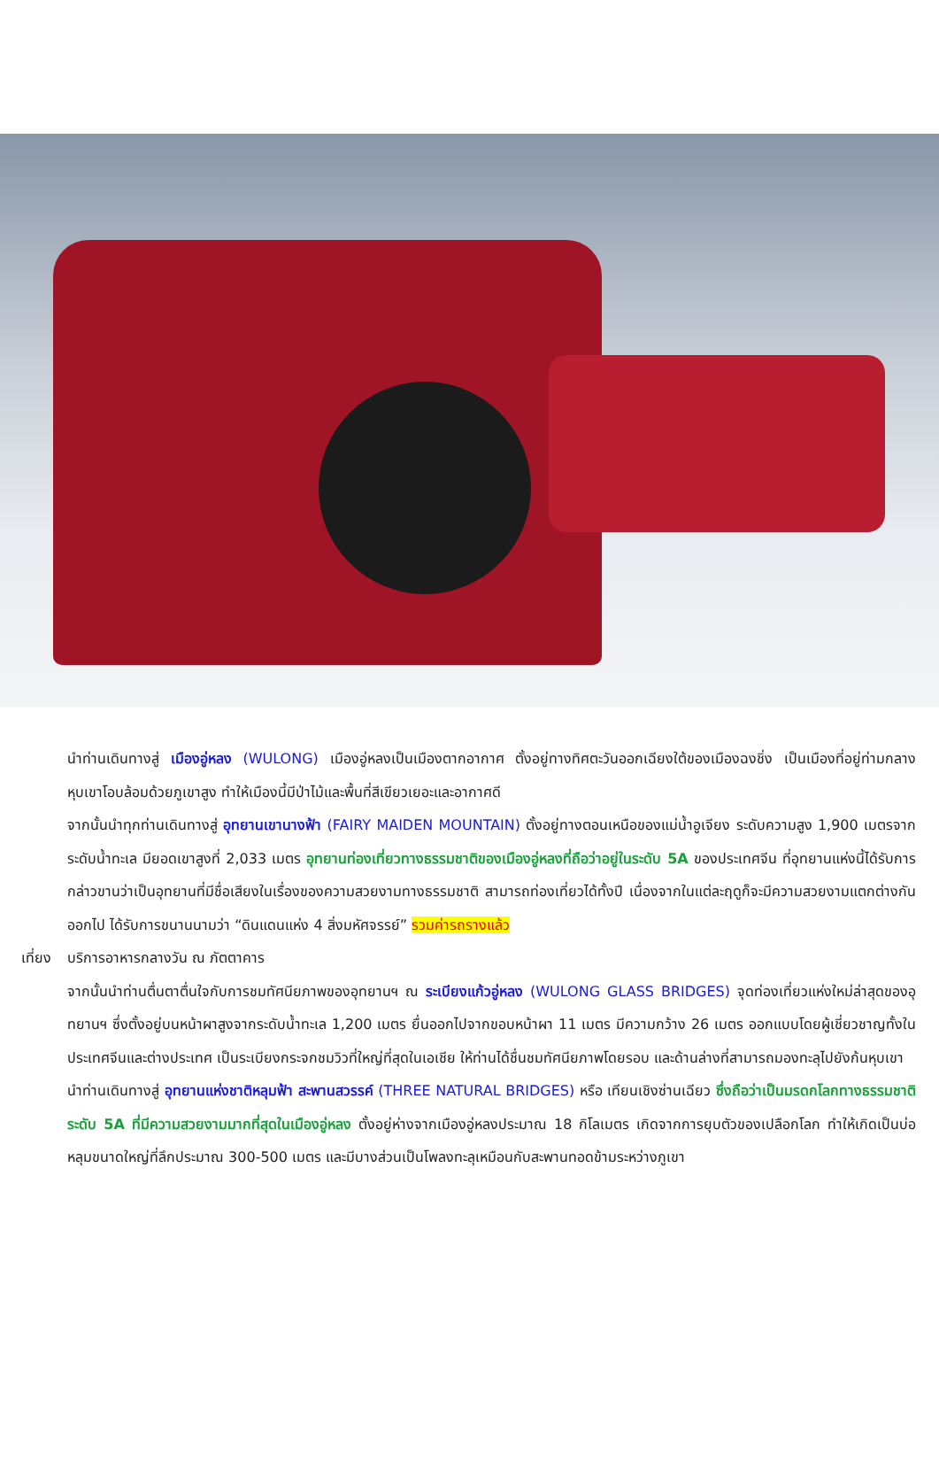นำท่านเดินทางสู่ เมืองอู่หลง (WULONG) เมืองอู่หลงเป็นเมืองตากอากาศ ตั้งอยู่ทางทิศตะวันออกเฉียงใต้ของเมืองฉงชิ่ง เป็นเมืองที่อยู่ท่ามกลางหุบเขาโอบล้อมด้วยภูเขาสูง ทำให้เมืองนี้มีป่าไม้และพื้นที่สีเขียวเยอะและอากาศดี
จากนั้นนำทุกท่านเดินทางสู่ อุทยานเขานางฟ้า (FAIRY MAIDEN MOUNTAIN) ตั้งอยู่ทางตอนเหนือของแม่น้ำอูเจียง ระดับความสูง 1,900 เมตรจากระดับน้ำทะเล มียอดเขาสูงที่ 2,033 เมตร อุทยานท่องเที่ยวทางธรรมชาติของเมืองอู่หลงที่ถือว่าอยู่ในระดับ 5A ของประเทศจีน ที่อุทยานแห่งนี้ได้รับการกล่าวขานว่าเป็นอุทยานที่มีชื่อเสียงในเรื่องของความสวยงามทางธรรมชาติ สามารถท่องเที่ยวได้ทั้งปี เนื่องจากในแต่ละฤดูก็จะมีความสวยงามแตกต่างกันออกไป ได้รับการขนานนามว่า “ดินแดนแห่ง 4 สิ่งมหัศจรรย์” รวมค่ารถรางแล้ว
เที่ยง
บริการอาหารกลางวัน ณ ภัตตาคาร
จากนั้นนำท่านตื่นตาตื่นใจกับการชมทัศนียภาพของอุทยานฯ ณ ระเบียงแก้วอู่หลง (WULONG GLASS BRIDGES) จุดท่องเที่ยวแห่งใหม่ล่าสุดของอุทยานฯ ซึ่งตั้งอยู่บนหน้าผาสูงจากระดับน้ำทะเล 1,200 เมตร ยื่นออกไปจากขอบหน้าผา 11 เมตร มีความกว้าง 26 เมตร ออกแบบโดยผู้เชี่ยวชาญทั้งในประเทศจีนและต่างประเทศ เป็นระเบียงกระจกชมวิวที่ใหญ่ที่สุดในเอเชีย ให้ท่านได้ชื่นชมทัศนียภาพโดยรอบ และด้านล่างที่สามารถมองทะลุไปยังก้นหุบเขา
นำท่านเดินทางสู่ อุทยานแห่งชาติหลุมฟ้า สะพานสวรรค์ (THREE NATURAL BRIDGES) หรือ เทียนเชิงซ่านเฉียว ซึ่งถือว่าเป็นมรดกโลกทางธรรมชาติระดับ 5A ที่มีความสวยงามมากที่สุดในเมืองอู่หลง ตั้งอยู่ห่างจากเมืองอู่หลงประมาณ 18 กิโลเมตร เกิดจากการยุบตัวของเปลือกโลก ทำให้เกิดเป็นบ่อหลุมขนาดใหญ่ที่ลึกประมาณ 300-500 เมตร และมีบางส่วนเป็นโพลงทะลุเหมือนกับสะพานทอดข้ามระหว่างภูเขา